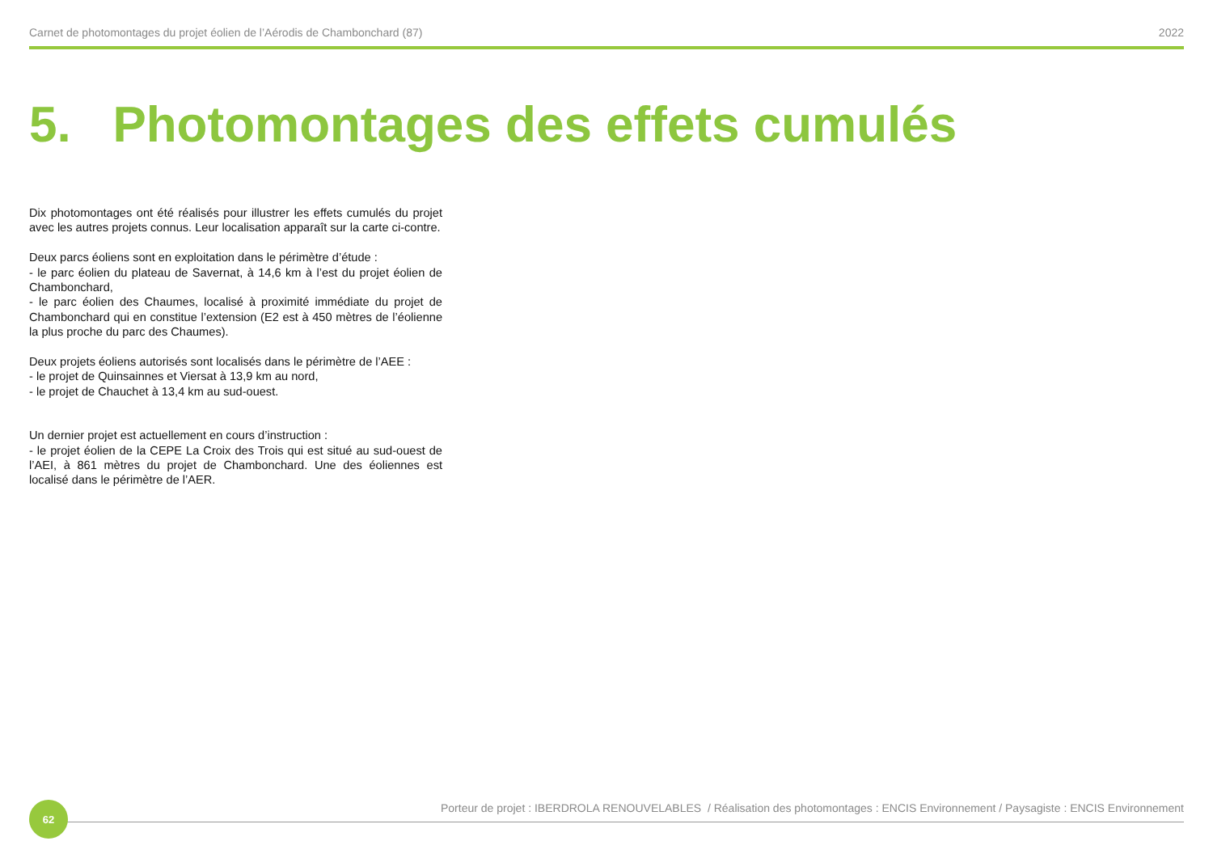Carnet de photomontages du projet éolien de l’Aérodis de Chambonchard (87) 2022
5. Photomontages des effets cumulés
Dix photomontages ont été réalisés pour illustrer les effets cumulés du projet avec les autres projets connus. Leur localisation apparaît sur la carte ci-contre.
Deux parcs éoliens sont en exploitation dans le périmètre d’étude :
- le parc éolien du plateau de Savernat, à 14,6 km à l’est du projet éolien de Chambonchard,
- le parc éolien des Chaumes, localisé à proximité immédiate du projet de Chambonchard qui en constitue l’extension (E2 est à 450 mètres de l’éolienne la plus proche du parc des Chaumes).
Deux projets éoliens autorisés sont localisés dans le périmètre de l’AEE :
- le projet de Quinsainnes et Viersat à 13,9 km au nord,
- le projet de Chauchet à 13,4 km au sud-ouest.
Un dernier projet est actuellement en cours d’instruction :
- le projet éolien de la CEPE La Croix des Trois qui est situé au sud-ouest de l’AEI, à 861 mètres du projet de Chambonchard. Une des éoliennes est localisé dans le périmètre de l’AER.
Porteur de projet : IBERDROLA RENOUVELABLES / Réalisation des photomontages : ENCIS Environnement / Paysagiste : ENCIS Environnement
62